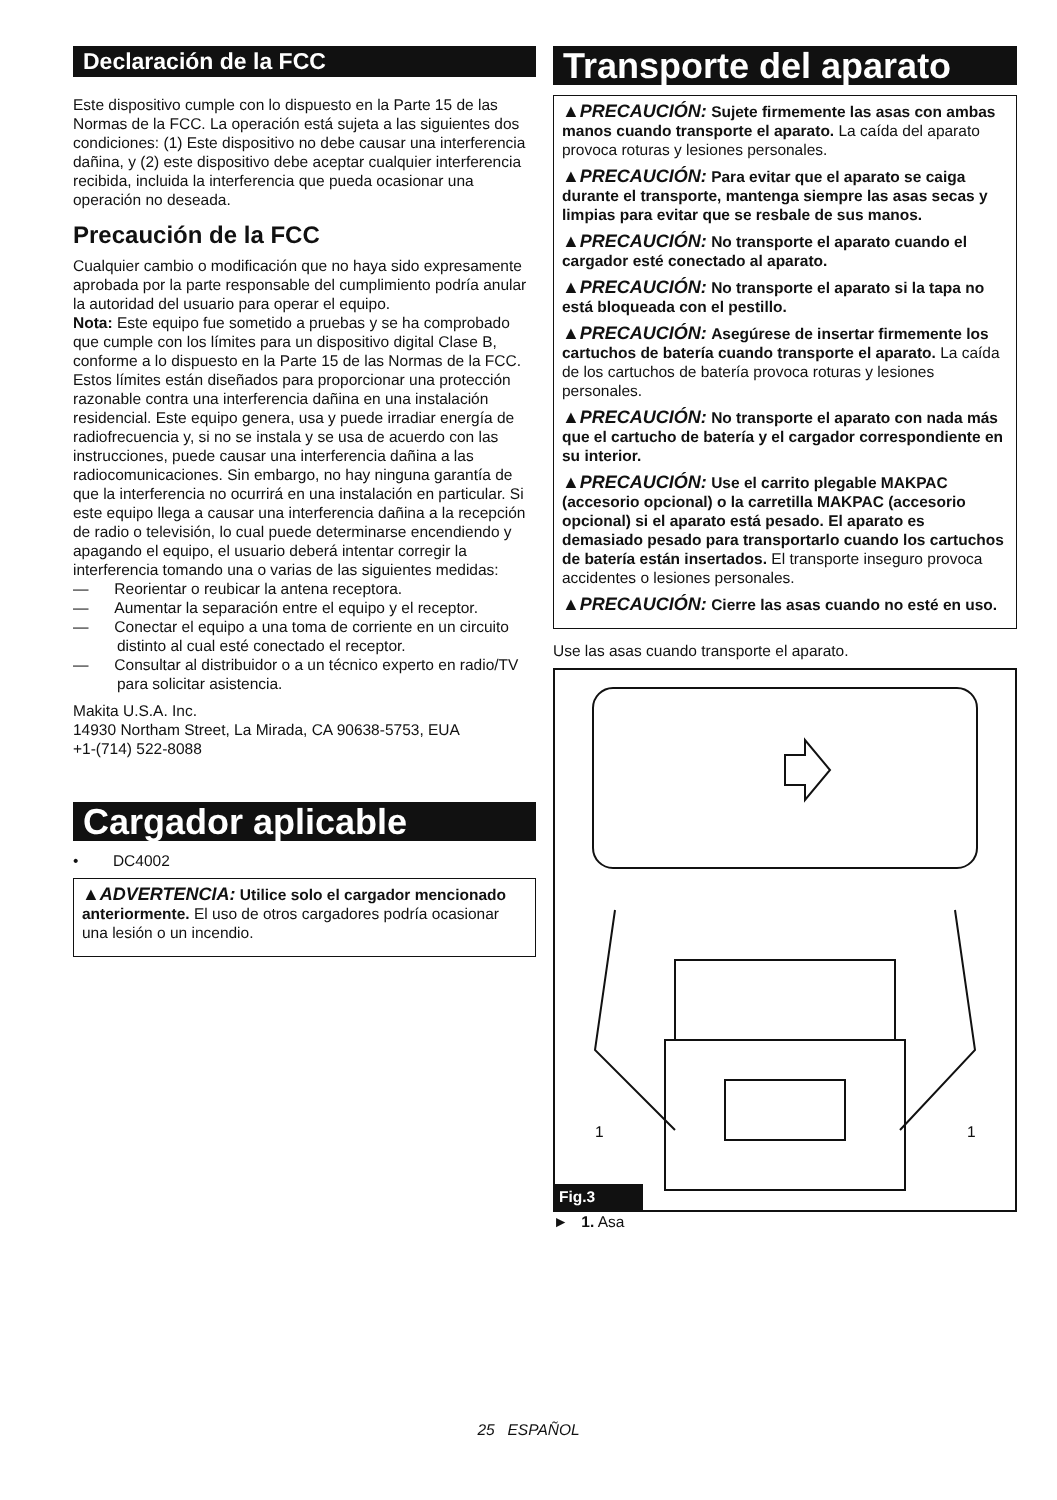Declaración de la FCC
Este dispositivo cumple con lo dispuesto en la Parte 15 de las Normas de la FCC. La operación está sujeta a las siguientes dos condiciones: (1) Este dispositivo no debe causar una interferencia dañina, y (2) este dispositivo debe aceptar cualquier interferencia recibida, incluida la interferencia que pueda ocasionar una operación no deseada.
Precaución de la FCC
Cualquier cambio o modificación que no haya sido expresamente aprobada por la parte responsable del cumplimiento podría anular la autoridad del usuario para operar el equipo.
Nota: Este equipo fue sometido a pruebas y se ha comprobado que cumple con los límites para un dispositivo digital Clase B, conforme a lo dispuesto en la Parte 15 de las Normas de la FCC. Estos límites están diseñados para proporcionar una protección razonable contra una interferencia dañina en una instalación residencial. Este equipo genera, usa y puede irradiar energía de radiofrecuencia y, si no se instala y se usa de acuerdo con las instrucciones, puede causar una interferencia dañina a las radiocomunicaciones. Sin embargo, no hay ninguna garantía de que la interferencia no ocurrirá en una instalación en particular. Si este equipo llega a causar una interferencia dañina a la recepción de radio o televisión, lo cual puede determinarse encendiendo y apagando el equipo, el usuario deberá intentar corregir la interferencia tomando una o varias de las siguientes medidas:
— Reorientar o reubicar la antena receptora.
— Aumentar la separación entre el equipo y el receptor.
— Conectar el equipo a una toma de corriente en un circuito distinto al cual esté conectado el receptor.
— Consultar al distribuidor o a un técnico experto en radio/TV para solicitar asistencia.
Makita U.S.A. Inc.
14930 Northam Street, La Mirada, CA 90638-5753, EUA
+1-(714) 522-8088
Cargador aplicable
• DC4002
▲ADVERTENCIA: Utilice solo el cargador mencionado anteriormente. El uso de otros cargadores podría ocasionar una lesión o un incendio.
Transporte del aparato
▲PRECAUCIÓN: Sujete firmemente las asas con ambas manos cuando transporte el aparato. La caída del aparato provoca roturas y lesiones personales.
▲PRECAUCIÓN: Para evitar que el aparato se caiga durante el transporte, mantenga siempre las asas secas y limpias para evitar que se resbale de sus manos.
▲PRECAUCIÓN: No transporte el aparato cuando el cargador esté conectado al aparato.
▲PRECAUCIÓN: No transporte el aparato si la tapa no está bloqueada con el pestillo.
▲PRECAUCIÓN: Asegúrese de insertar firmemente los cartuchos de batería cuando transporte el aparato. La caída de los cartuchos de batería provoca roturas y lesiones personales.
▲PRECAUCIÓN: No transporte el aparato con nada más que el cartucho de batería y el cargador correspondiente en su interior.
▲PRECAUCIÓN: Use el carrito plegable MAKPAC (accesorio opcional) o la carretilla MAKPAC (accesorio opcional) si el aparato está pesado. El aparato es demasiado pesado para transportarlo cuando los cartuchos de batería están insertados. El transporte inseguro provoca accidentes o lesiones personales.
▲PRECAUCIÓN: Cierre las asas cuando no esté en uso.
Use las asas cuando transporte el aparato.
1 1
Fig.3
► 1. Asa
25 ESPAÑOL